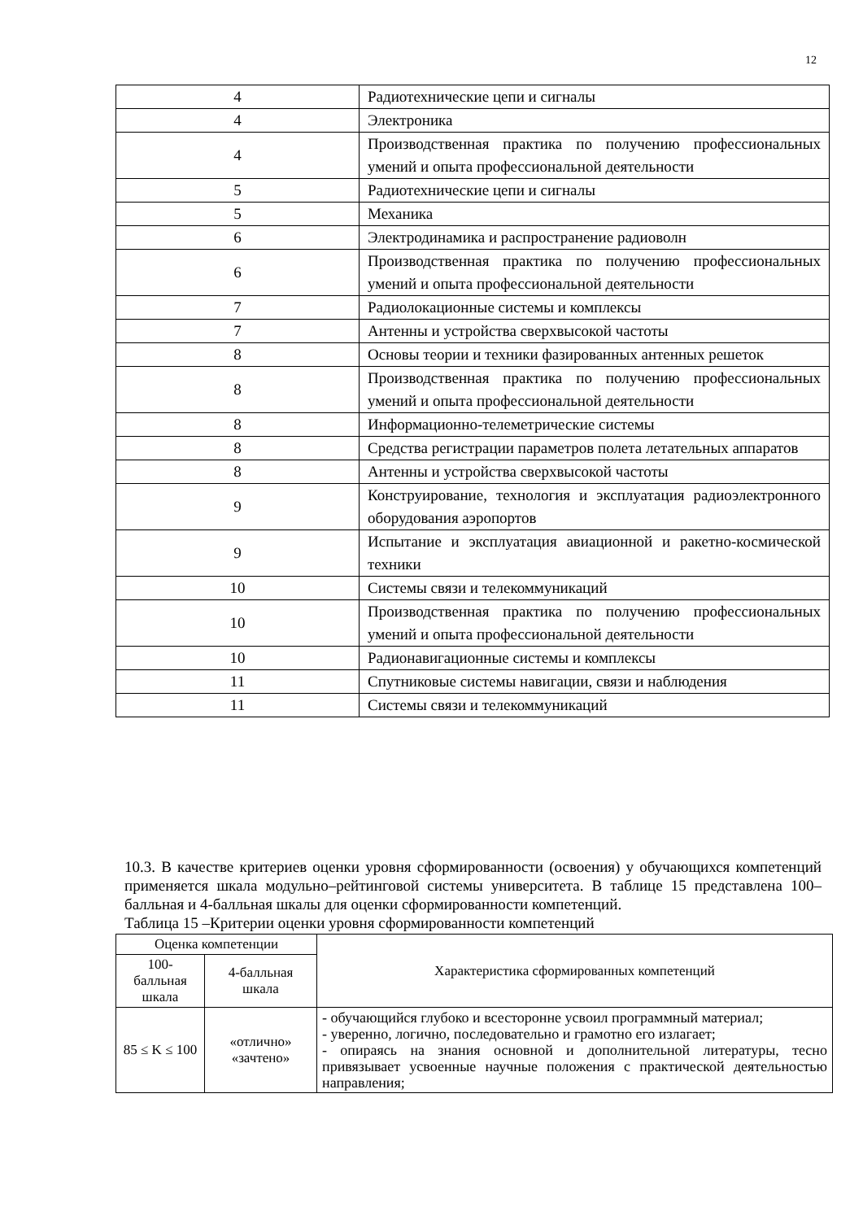12
| 4 | Радиотехнические цепи и сигналы |
| 4 | Электроника |
| 4 | Производственная практика по получению профессиональных умений и опыта профессиональной деятельности |
| 5 | Радиотехнические цепи и сигналы |
| 5 | Механика |
| 6 | Электродинамика и распространение радиоволн |
| 6 | Производственная практика по получению профессиональных умений и опыта профессиональной деятельности |
| 7 | Радиолокационные системы и комплексы |
| 7 | Антенны и устройства сверхвысокой частоты |
| 8 | Основы теории и техники фазированных антенных решеток |
| 8 | Производственная практика по получению профессиональных умений и опыта профессиональной деятельности |
| 8 | Информационно-телеметрические системы |
| 8 | Средства регистрации параметров полета летательных аппаратов |
| 8 | Антенны и устройства сверхвысокой частоты |
| 9 | Конструирование, технология и эксплуатация радиоэлектронного оборудования аэропортов |
| 9 | Испытание и эксплуатация авиационной и ракетно-космической техники |
| 10 | Системы связи и телекоммуникаций |
| 10 | Производственная практика по получению профессиональных умений и опыта профессиональной деятельности |
| 10 | Радионавигационные системы и комплексы |
| 11 | Спутниковые системы навигации, связи и наблюдения |
| 11 | Системы связи и телекоммуникаций |
10.3. В качестве критериев оценки уровня сформированности (освоения) у обучающихся компетенций применяется шкала модульно–рейтинговой системы университета. В таблице 15 представлена 100–балльная и 4-балльная шкалы для оценки сформированности компетенций.
Таблица 15 –Критерии оценки уровня сформированности компетенций
| Оценка компетенции | | Характеристика сформированных компетенций |
| --- | --- | --- |
| 100-балльная шкала | 4-балльная шкала | |
| 85 ≤ K ≤ 100 | «отлично» «зачтено» | - обучающийся глубоко и всесторонне усвоил программный материал; - уверенно, логично, последовательно и грамотно его излагает; - опираясь на знания основной и дополнительной литературы, тесно привязывает усвоенные научные положения с практической деятельностью направления; |